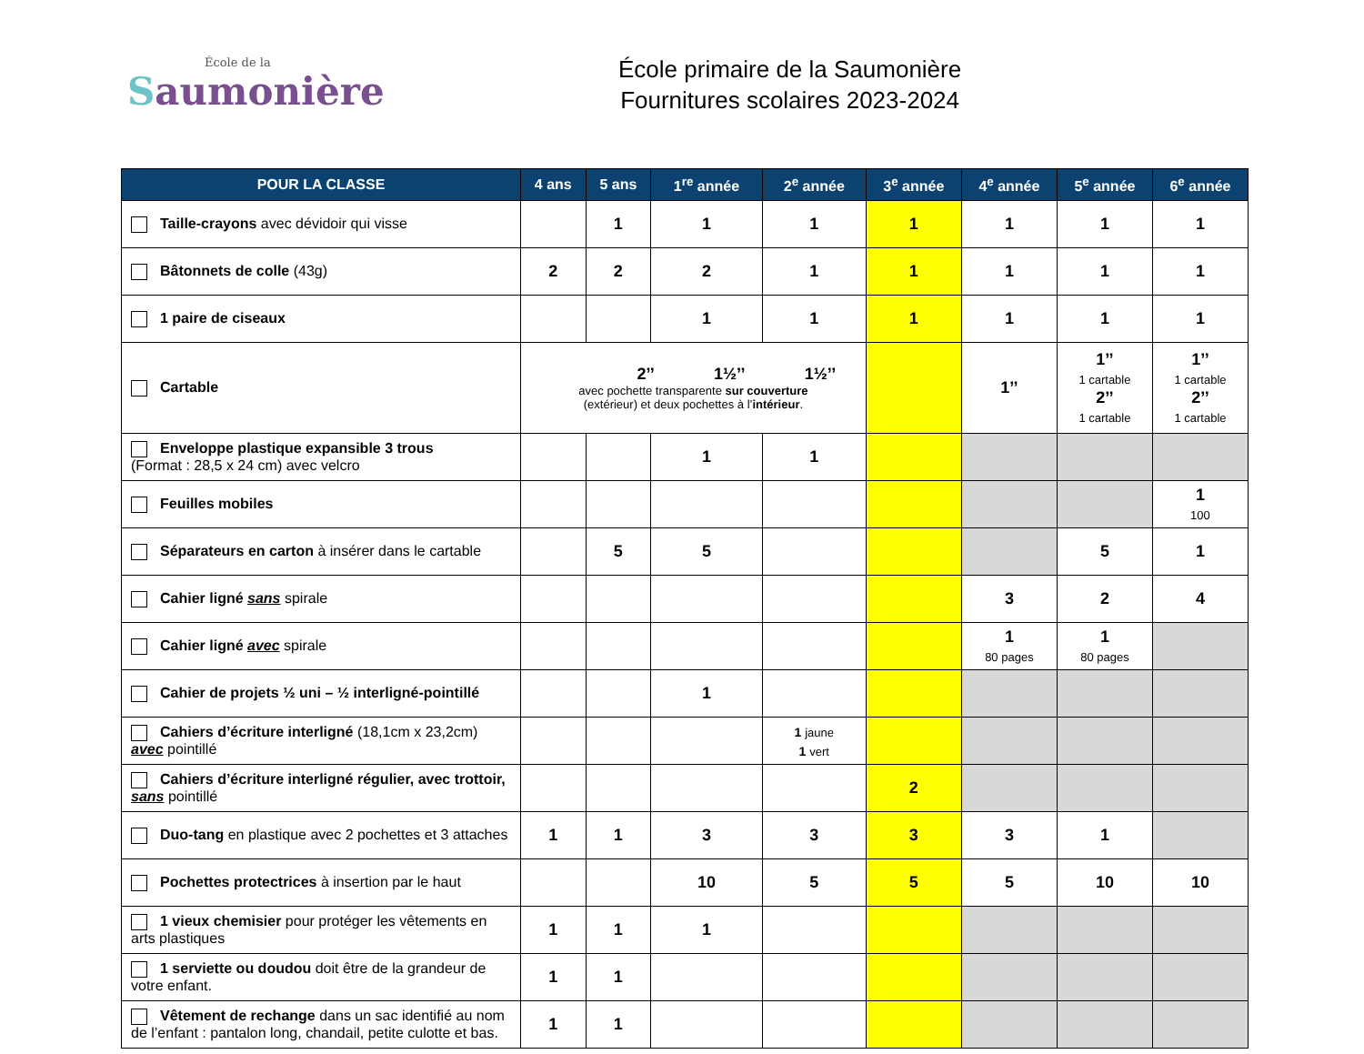École de la
Saumonière
École primaire de la Saumonière
Fournitures scolaires 2023-2024
| POUR LA CLASSE | 4 ans | 5 ans | 1<sup>re</sup> année | 2<sup>e</sup> année | 3<sup>e</sup> année | 4<sup>e</sup> année | 5<sup>e</sup> année | 6<sup>e</sup> année |
| --- | --- | --- | --- | --- | --- | --- | --- | --- |
| Taille-crayons avec dévidoir qui visse | | 1 | 1 | 1 | 1 | 1 | 1 | 1 |
| Bâtonnets de colle (43g) | 2 | 2 | 2 | 1 | 1 | 1 | 1 | 1 |
| 1 paire de ciseaux | | | 1 | 1 | 1 | 1 | 1 | 1 |
| Cartable | 2’’ 1½’’ 1½’’ avec pochette transparente sur couverture (extérieur) et deux pochettes à l’ intérieur . | | | | | 1’’ | 1’’ 1 cartable 2’’ 1 cartable | 1’’ 1 cartable 2’’ 1 cartable |
| Enveloppe plastique expansible 3 trous (Format : 28,5 x 24 cm) avec velcro | | | 1 | 1 | | | | |
| Feuilles mobiles | | | | | | | | 1 100 |
| Séparateurs en carton à insérer dans le cartable | | 5 | 5 | | | | 5 | 1 |
| Cahier ligné sans spirale | | | | | | 3 | 2 | 4 |
| Cahier ligné avec spirale | | | | | | 1 80 pages | 1 80 pages | |
| Cahier de projets ½ uni – ½ interligné-pointillé | | | 1 | | | | | |
| Cahiers d’écriture interligné (18,1cm x 23,2cm) avec pointillé | | | | 1 jaune 1 vert | | | | |
| Cahiers d’écriture interligné régulier, avec trottoir, sans pointillé | | | | | 2 | | | |
| Duo-tang en plastique avec 2 pochettes et 3 attaches | 1 | 1 | 3 | 3 | 3 | 3 | 1 | |
| Pochettes protectrices à insertion par le haut | | | 10 | 5 | 5 | 5 | 10 | 10 |
| 1 vieux chemisier pour protéger les vêtements en arts plastiques | 1 | 1 | 1 | | | | | |
| 1 serviette ou doudou doit être de la grandeur de votre enfant. | 1 | 1 | | | | | | |
| Vêtement de rechange dans un sac identifié au nom de l’enfant : pantalon long, chandail, petite culotte et bas. | 1 | 1 | | | | | | |